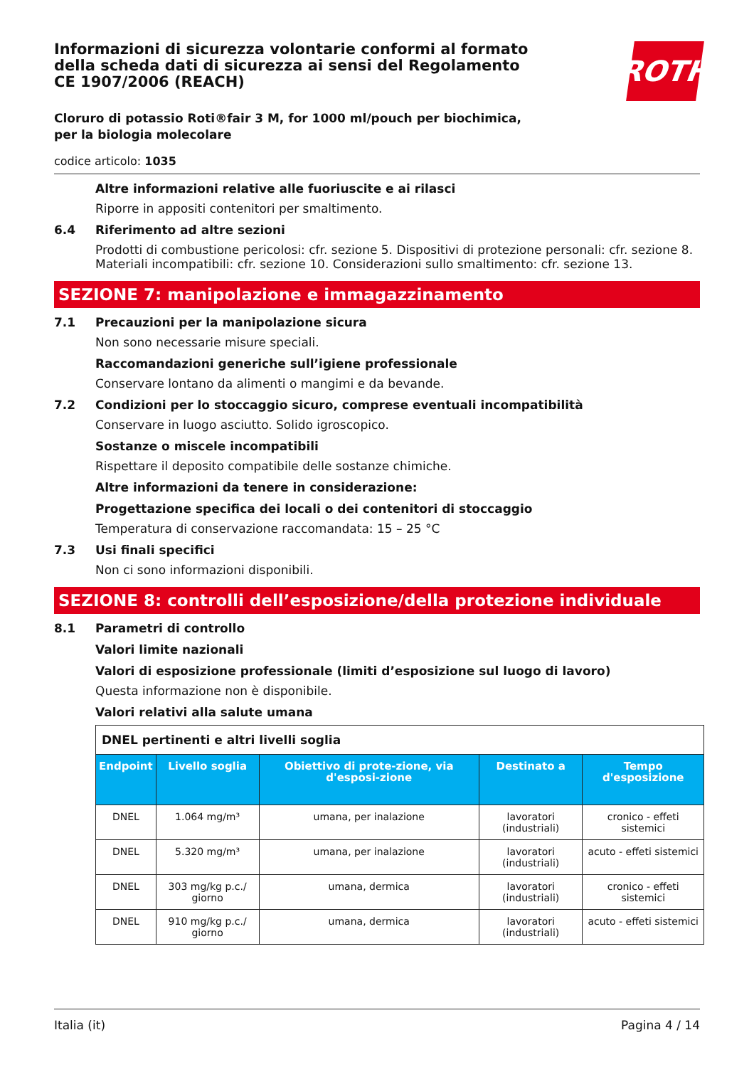ROTH
Informazioni di sicurezza volontarie conformi al formato della scheda dati di sicurezza ai sensi del Regolamento CE 1907/2006 (REACH)
Cloruro di potassio Roti®fair 3 M, for 1000 ml/pouch per biochimica, per la biologia molecolare
codice articolo: 1035
Altre informazioni relative alle fuoriuscite e ai rilasci
Riporre in appositi contenitori per smaltimento.
6.4 Riferimento ad altre sezioni
Prodotti di combustione pericolosi: cfr. sezione 5. Dispositivi di protezione personali: cfr. sezione 8. Materiali incompatibili: cfr. sezione 10. Considerazioni sullo smaltimento: cfr. sezione 13.
SEZIONE 7: manipolazione e immagazzinamento
7.1 Precauzioni per la manipolazione sicura
Non sono necessarie misure speciali.
Raccomandazioni generiche sull’igiene professionale
Conservare lontano da alimenti o mangimi e da bevande.
7.2 Condizioni per lo stoccaggio sicuro, comprese eventuali incompatibilità
Conservare in luogo asciutto. Solido igroscopico.
Sostanze o miscele incompatibili
Rispettare il deposito compatibile delle sostanze chimiche.
Altre informazioni da tenere in considerazione:
Progettazione specifica dei locali o dei contenitori di stoccaggio
Temperatura di conservazione raccomandata: 15 – 25 °C
7.3 Usi finali specifici
Non ci sono informazioni disponibili.
SEZIONE 8: controlli dell’esposizione/della protezione individuale
8.1 Parametri di controllo
Valori limite nazionali
Valori di esposizione professionale (limiti d’esposizione sul luogo di lavoro)
Questa informazione non è disponibile.
Valori relativi alla salute umana
| DNEL pertinenti e altri livelli soglia | | | | |
| Endpoint | Livello soglia | Obiettivo di prote-zione, via d'esposi-zione | Destinato a | Tempo d'esposizione |
| DNEL | 1.064 mg/m³ | umana, per inalazione | lavoratori (industriali) | cronico - effeti sistemici |
| DNEL | 5.320 mg/m³ | umana, per inalazione | lavoratori (industriali) | acuto - effeti sistemici |
| DNEL | 303 mg/kg p.c./ giorno | umana, dermica | lavoratori (industriali) | cronico - effeti sistemici |
| DNEL | 910 mg/kg p.c./ giorno | umana, dermica | lavoratori (industriali) | acuto - effeti sistemici |
Italia (it) Pagina 4 / 14